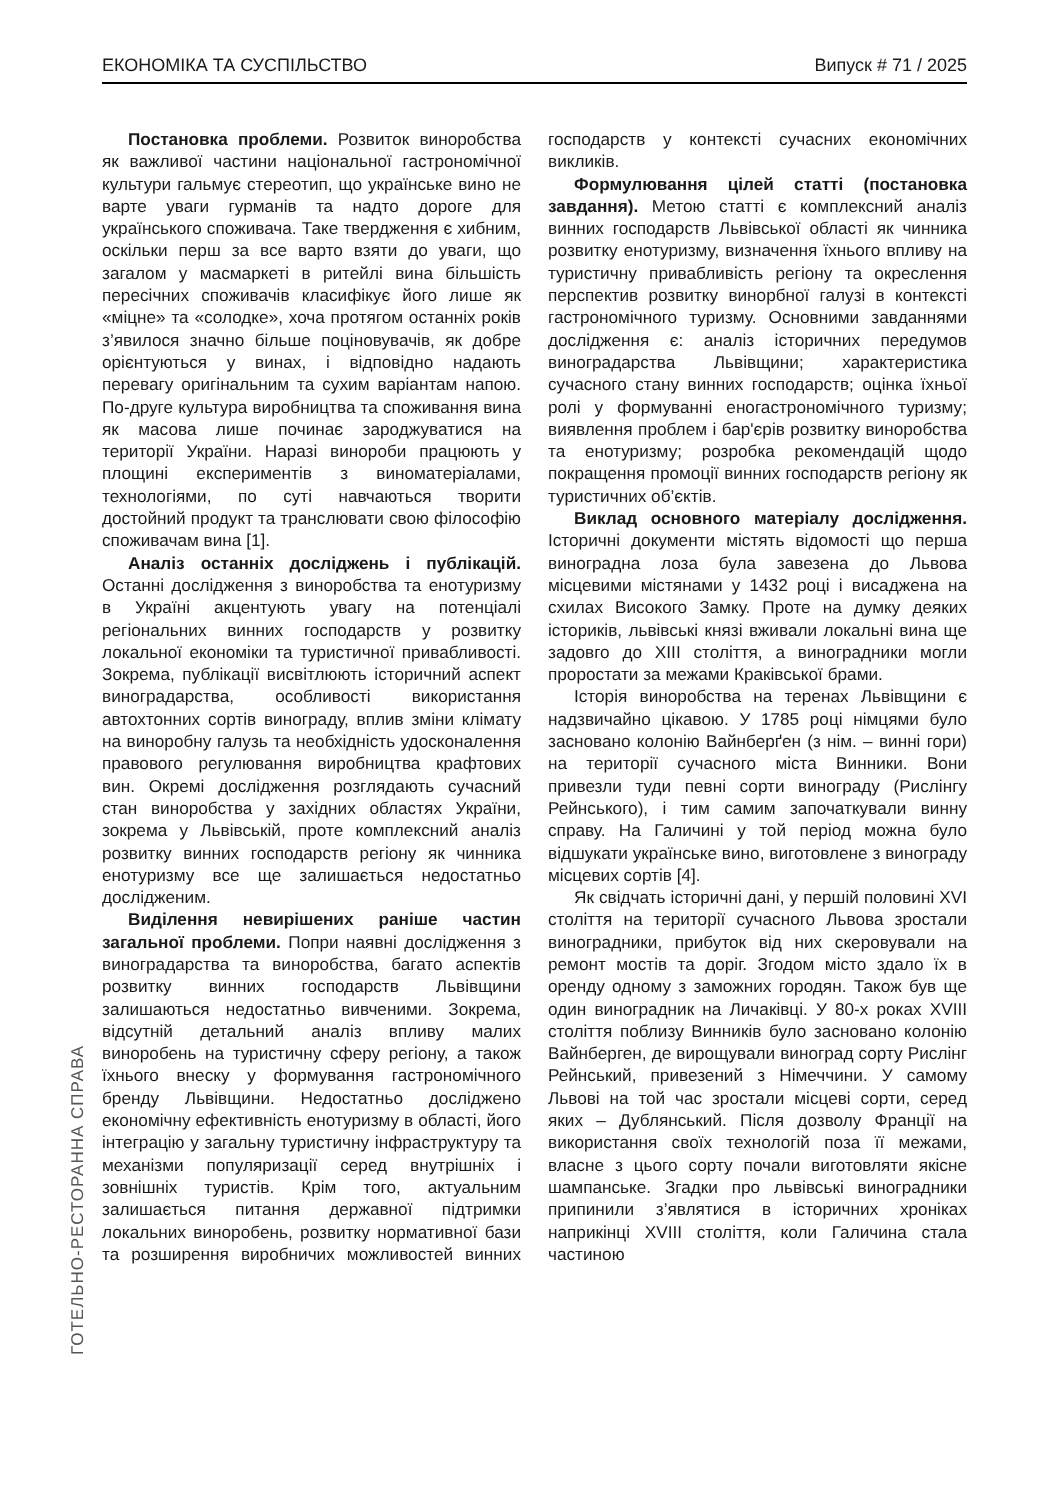ЕКОНОМІКА ТА СУСПІЛЬСТВО Випуск # 71 / 2025
ГОТЕЛЬНО-РЕСТОРАННА СПРАВА
Постановка проблеми. Розвиток виноробства як важливої частини національної гастрономічної культури гальмує стереотип, що українське вино не варте уваги гурманів та надто дороге для українського споживача. Таке твердження є хибним, оскільки перш за все варто взяти до уваги, що загалом у масмаркеті в ритейлі вина більшість пересічних споживачів класифікує його лише як «міцне» та «солодке», хоча протягом останніх років з’явилося значно більше поціновувачів, як добре орієнтуються у винах, і відповідно надають перевагу оригінальним та сухим варіантам напою. По-друге культура виробництва та споживання вина як масова лише починає зароджуватися на території України. Наразі винороби працюють у площині експериментів з виноматеріалами, технологіями, по суті навчаються творити достойний продукт та транслювати свою філософію споживачам вина [1].
Аналіз останніх досліджень і публікацій. Останні дослідження з виноробства та енотуризму в Україні акцентують увагу на потенціалі регіональних винних господарств у розвитку локальної економіки та туристичної привабливості. Зокрема, публікації висвітлюють історичний аспект виноградарства, особливості використання автохтонних сортів винограду, вплив зміни клімату на виноробну галузь та необхідність удосконалення правового регулювання виробництва крафтових вин. Окремі дослідження розглядають сучасний стан виноробства у західних областях України, зокрема у Львівській, проте комплексний аналіз розвитку винних господарств регіону як чинника енотуризму все ще залишається недостатньо дослідженим.
Виділення невирішених раніше частин загальної проблеми. Попри наявні дослідження з виноградарства та виноробства, багато аспектів розвитку винних господарств Львівщини залишаються недостатньо вивченими. Зокрема, відсутній детальний аналіз впливу малих виноробень на туристичну сферу регіону, а також їхнього внеску у формування гастрономічного бренду Львівщини. Недостатньо досліджено економічну ефективність енотуризму в області, його інтеграцію у загальну туристичну інфраструктуру та механізми популяризації серед внутрішніх і зовнішніх туристів. Крім того, актуальним залишається питання державної підтримки локальних виноробень, розвитку нормативної бази та розширення виробничих можливостей винних господарств у контексті сучасних економічних викликів.
Формулювання цілей статті (постановка завдання). Метою статті є комплексний аналіз винних господарств Львівської області як чинника розвитку енотуризму, визначення їхнього впливу на туристичну привабливість регіону та окреслення перспектив розвитку винорбної галузі в контексті гастрономічного туризму. Основними завданнями дослідження є: аналіз історичних передумов виноградарства Львівщини; характеристика сучасного стану винних господарств; оцінка їхньої ролі у формуванні еногастрономічного туризму; виявлення проблем і бар'єрів розвитку виноробства та енотуризму; розробка рекомендацій щодо покращення промоції винних господарств регіону як туристичних об’єктів.
Виклад основного матеріалу дослідження. Історичні документи містять відомості що перша виноградна лоза була завезена до Львова місцевими містянами у 1432 році і висаджена на схилах Високого Замку. Проте на думку деяких істориків, львівські князі вживали локальні вина ще задовго до XIII століття, а виноградники могли проростати за межами Краківської брами.
Історія виноробства на теренах Львівщини є надзвичайно цікавою. У 1785 році німцями було засновано колонію Вайнберґен (з нім. – винні гори) на території сучасного міста Винники. Вони привезли туди певні сорти винограду (Рислінгу Рейнського), і тим самим започаткували винну справу. На Галичині у той період можна було відшукати українське вино, виготовлене з винограду місцевих сортів [4].
Як свідчать історичні дані, у першій половині XVI століття на території сучасного Львова зростали виноградники, прибуток від них скеровували на ремонт мостів та доріг. Згодом місто здало їх в оренду одному з заможних городян. Також був ще один виноградник на Личаківці. У 80-х роках XVIII століття поблизу Винників було засновано колонію Вайнберген, де вирощували виноград сорту Рислінг Рейнський, привезений з Німеччини. У самому Львові на той час зростали місцеві сорти, серед яких – Дублянський. Після дозволу Франції на використання своїх технологій поза її межами, власне з цього сорту почали виготовляти якісне шампанське. Згадки про львівські виноградники припинили з’являтися в історичних хроніках наприкінці XVIII століття, коли Галичина стала частиною